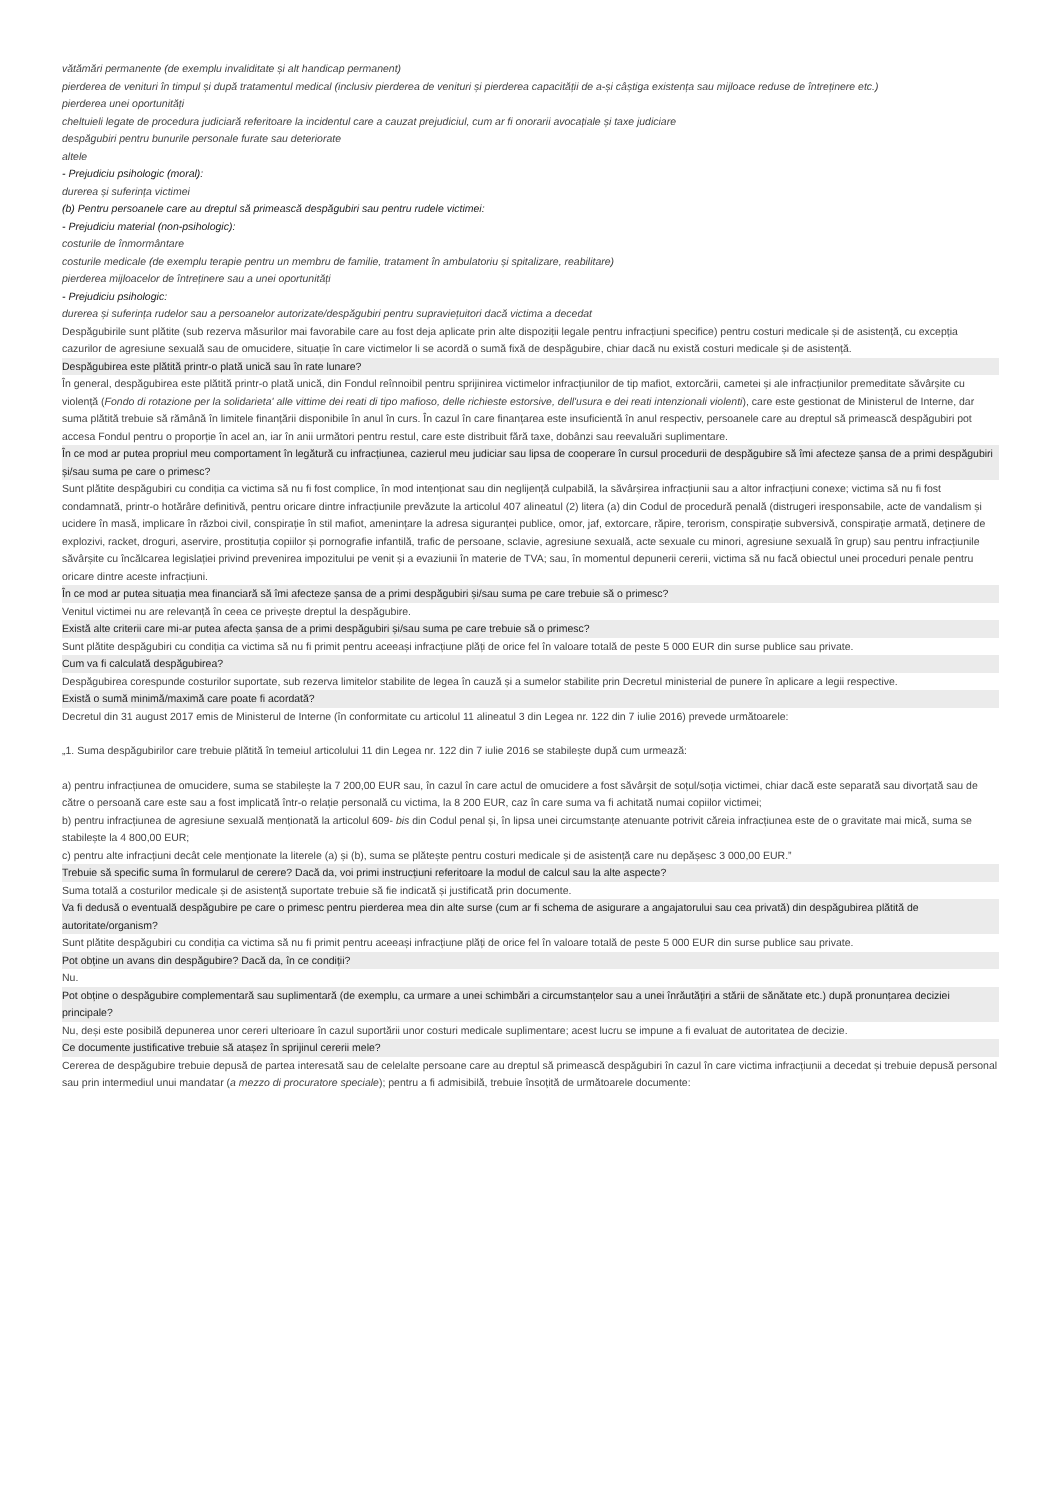vătămări permanente (de exemplu invaliditate și alt handicap permanent)
pierderea de venituri în timpul și după tratamentul medical (inclusiv pierderea de venituri și pierderea capacității de a-și câștiga existența sau mijloace reduse de întreținere etc.)
pierderea unei oportunități
cheltuieli legate de procedura judiciară referitoare la incidentul care a cauzat prejudiciul, cum ar fi onorarii avocațiale și taxe judiciare
despăgubiri pentru bunurile personale furate sau deteriorate
altele
- Prejudiciu psihologic (moral):
durerea și suferința victimei
(b) Pentru persoanele care au dreptul să primească despăgubiri sau pentru rudele victimei:
- Prejudiciu material (non-psihologic):
costurile de înmormântare
costurile medicale (de exemplu terapie pentru un membru de familie, tratament în ambulatoriu și spitalizare, reabilitare)
pierderea mijloacelor de întreținere sau a unei oportunități
- Prejudiciu psihologic:
durerea și suferința rudelor sau a persoanelor autorizate/despăgubiri pentru supraviețuitori dacă victima a decedat
Despăgubirile sunt plătite (sub rezerva măsurilor mai favorabile care au fost deja aplicate prin alte dispoziții legale pentru infracțiuni specifice) pentru costuri medicale și de asistență, cu excepția cazurilor de agresiune sexuală sau de omucidere, situație în care victimelor li se acordă o sumă fixă de despăgubire, chiar dacă nu există costuri medicale și de asistență.
Despăgubirea este plătită printr-o plată unică sau în rate lunare?
În general, despăgubirea este plătită printr-o plată unică, din Fondul reînnoibil pentru sprijinirea victimelor infracțiunilor de tip mafiot, extorcării, cametei și ale infracțiunilor premeditate săvârșite cu violență (Fondo di rotazione per la solidarieta' alle vittime dei reati di tipo mafioso, delle richieste estorsive, dell'usura e dei reati intenzionali violenti), care este gestionat de Ministerul de Interne, dar suma plătită trebuie să rămână în limitele finanțării disponibile în anul în curs. În cazul în care finanțarea este insuficientă în anul respectiv, persoanele care au dreptul să primească despăgubiri pot accesa Fondul pentru o proporție în acel an, iar în anii următori pentru restul, care este distribuit fără taxe, dobânzi sau reevaluări suplimentare.
În ce mod ar putea propriul meu comportament în legătură cu infracțiunea, cazierul meu judiciar sau lipsa de cooperare în cursul procedurii de despăgubire să îmi afecteze șansa de a primi despăgubiri și/sau suma pe care o primesc?
Sunt plătite despăgubiri cu condiția ca victima să nu fi fost complice, în mod intenționat sau din neglijență culpabilă, la săvârșirea infracțiunii sau a altor infracțiuni conexe; victima să nu fi fost condamnată, printr-o hotărâre definitivă, pentru oricare dintre infracțiunile prevăzute la articolul 407 alineatul (2) litera (a) din Codul de procedură penală (distrugeri iresponsabile, acte de vandalism și ucidere în masă, implicare în război civil, conspirație în stil mafiot, amenințare la adresa siguranței publice, omor, jaf, extorcare, răpire, terorism, conspirație subversivă, conspirație armată, deținere de explozivi, racket, droguri, aservire, prostituția copiilor și pornografie infantilă, trafic de persoane, sclavie, agresiune sexuală, acte sexuale cu minori, agresiune sexuală în grup) sau pentru infracțiunile săvârșite cu încălcarea legislației privind prevenirea impozitului pe venit și a evaziunii în materie de TVA; sau, în momentul depunerii cererii, victima să nu facă obiectul unei proceduri penale pentru oricare dintre aceste infracțiuni.
În ce mod ar putea situația mea financiară să îmi afecteze șansa de a primi despăgubiri și/sau suma pe care trebuie să o primesc?
Venitul victimei nu are relevanță în ceea ce privește dreptul la despăgubire.
Există alte criterii care mi-ar putea afecta șansa de a primi despăgubiri și/sau suma pe care trebuie să o primesc?
Sunt plătite despăgubiri cu condiția ca victima să nu fi primit pentru aceeași infracțiune plăți de orice fel în valoare totală de peste 5 000 EUR din surse publice sau private.
Cum va fi calculată despăgubirea?
Despăgubirea corespunde costurilor suportate, sub rezerva limitelor stabilite de legea în cauză și a sumelor stabilite prin Decretul ministerial de punere în aplicare a legii respective.
Există o sumă minimă/maximă care poate fi acordată?
Decretul din 31 august 2017 emis de Ministerul de Interne (în conformitate cu articolul 11 alineatul 3 din Legea nr. 122 din 7 iulie 2016) prevede următoarele:
„1. Suma despăgubirilor care trebuie plătită în temeiul articolului 11 din Legea nr. 122 din 7 iulie 2016 se stabilește după cum urmează:
a) pentru infracțiunea de omucidere, suma se stabilește la 7 200,00 EUR sau, în cazul în care actul de omucidere a fost săvârșit de soțul/soția victimei, chiar dacă este separată sau divorțată sau de către o persoană care este sau a fost implicată într-o relație personală cu victima, la 8 200 EUR, caz în care suma va fi achitată numai copiilor victimei;
b) pentru infracțiunea de agresiune sexuală menționată la articolul 609- bis din Codul penal și, în lipsa unei circumstanțe atenuante potrivit căreia infracțiunea este de o gravitate mai mică, suma se stabilește la 4 800,00 EUR;
c) pentru alte infracțiuni decât cele menționate la literele (a) și (b), suma se plătește pentru costuri medicale și de asistență care nu depășesc 3 000,00 EUR.”
Trebuie să specific suma în formularul de cerere? Dacă da, voi primi instrucțiuni referitoare la modul de calcul sau la alte aspecte?
Suma totală a costurilor medicale și de asistență suportate trebuie să fie indicată și justificată prin documente.
Va fi dedusă o eventuală despăgubire pe care o primesc pentru pierderea mea din alte surse (cum ar fi schema de asigurare a angajatorului sau cea privată) din despăgubirea plătită de autoritate/organism?
Sunt plătite despăgubiri cu condiția ca victima să nu fi primit pentru aceeași infracțiune plăți de orice fel în valoare totală de peste 5 000 EUR din surse publice sau private.
Pot obține un avans din despăgubire? Dacă da, în ce condiții?
Nu.
Pot obține o despăgubire complementară sau suplimentară (de exemplu, ca urmare a unei schimbări a circumstanțelor sau a unei înrăutățiri a stării de sănătate etc.) după pronunțarea deciziei principale?
Nu, deși este posibilă depunerea unor cereri ulterioare în cazul suportării unor costuri medicale suplimentare; acest lucru se impune a fi evaluat de autoritatea de decizie.
Ce documente justificative trebuie să atașez în sprijinul cererii mele?
Cererea de despăgubire trebuie depusă de partea interesată sau de celelalte persoane care au dreptul să primească despăgubiri în cazul în care victima infracțiunii a decedat și trebuie depusă personal sau prin intermediul unui mandatar (a mezzo di procuratore speciale); pentru a fi admisibilă, trebuie însoțită de următoarele documente: